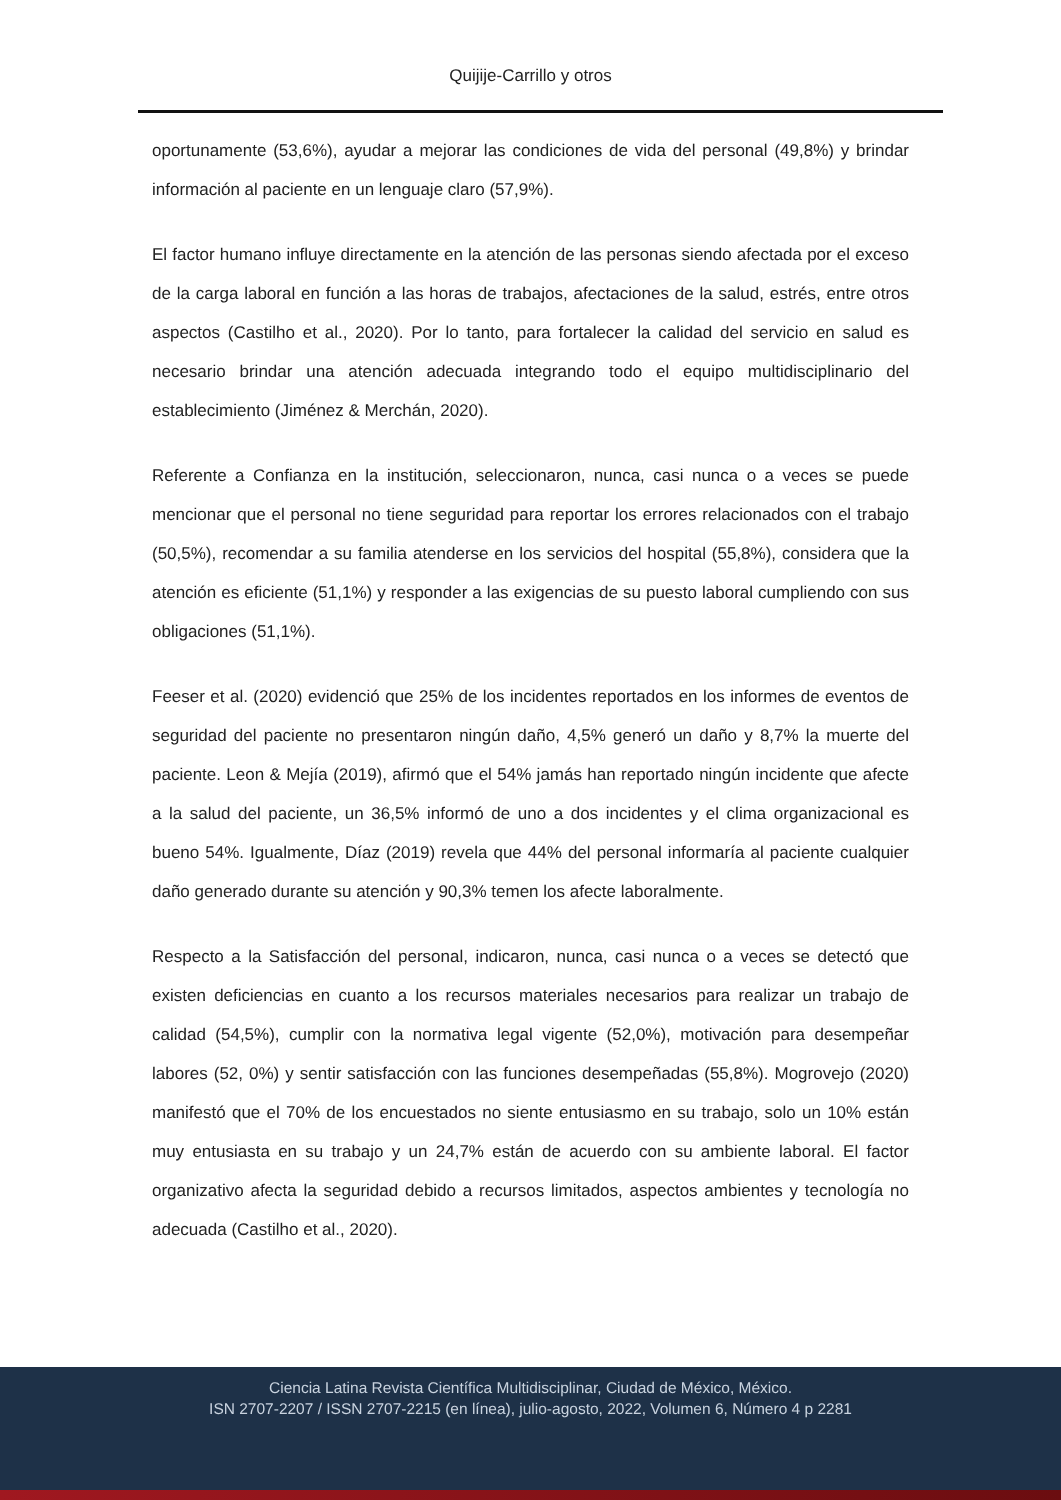Quijije-Carrillo y otros
oportunamente (53,6%), ayudar a mejorar las condiciones de vida del personal (49,8%) y brindar información al paciente en un lenguaje claro (57,9%).
El factor humano influye directamente en la atención de las personas siendo afectada por el exceso de la carga laboral en función a las horas de trabajos, afectaciones de la salud, estrés, entre otros aspectos (Castilho et al., 2020). Por lo tanto, para fortalecer la calidad del servicio en salud es necesario brindar una atención adecuada integrando todo el equipo multidisciplinario del establecimiento (Jiménez & Merchán, 2020).
Referente a Confianza en la institución, seleccionaron, nunca, casi nunca o a veces se puede mencionar que el personal no tiene seguridad para reportar los errores relacionados con el trabajo (50,5%), recomendar a su familia atenderse en los servicios del hospital (55,8%), considera que la atención es eficiente (51,1%) y responder a las exigencias de su puesto laboral cumpliendo con sus obligaciones (51,1%).
Feeser et al. (2020) evidenció que 25% de los incidentes reportados en los informes de eventos de seguridad del paciente no presentaron ningún daño, 4,5% generó un daño y 8,7% la muerte del paciente. Leon & Mejía (2019), afirmó que el 54% jamás han reportado ningún incidente que afecte a la salud del paciente, un 36,5% informó de uno a dos incidentes y el clima organizacional es bueno 54%. Igualmente, Díaz (2019) revela que 44% del personal informaría al paciente cualquier daño generado durante su atención y 90,3% temen los afecte laboralmente.
Respecto a la Satisfacción del personal, indicaron, nunca, casi nunca o a veces se detectó que existen deficiencias en cuanto a los recursos materiales necesarios para realizar un trabajo de calidad (54,5%), cumplir con la normativa legal vigente (52,0%), motivación para desempeñar labores (52, 0%) y sentir satisfacción con las funciones desempeñadas (55,8%). Mogrovejo (2020) manifestó que el 70% de los encuestados no siente entusiasmo en su trabajo, solo un 10% están muy entusiasta en su trabajo y un 24,7% están de acuerdo con su ambiente laboral. El factor organizativo afecta la seguridad debido a recursos limitados, aspectos ambientes y tecnología no adecuada (Castilho et al., 2020).
Ciencia Latina Revista Científica Multidisciplinar, Ciudad de México, México.
ISN 2707-2207 / ISSN 2707-2215 (en línea), julio-agosto, 2022, Volumen 6, Número 4 p 2281